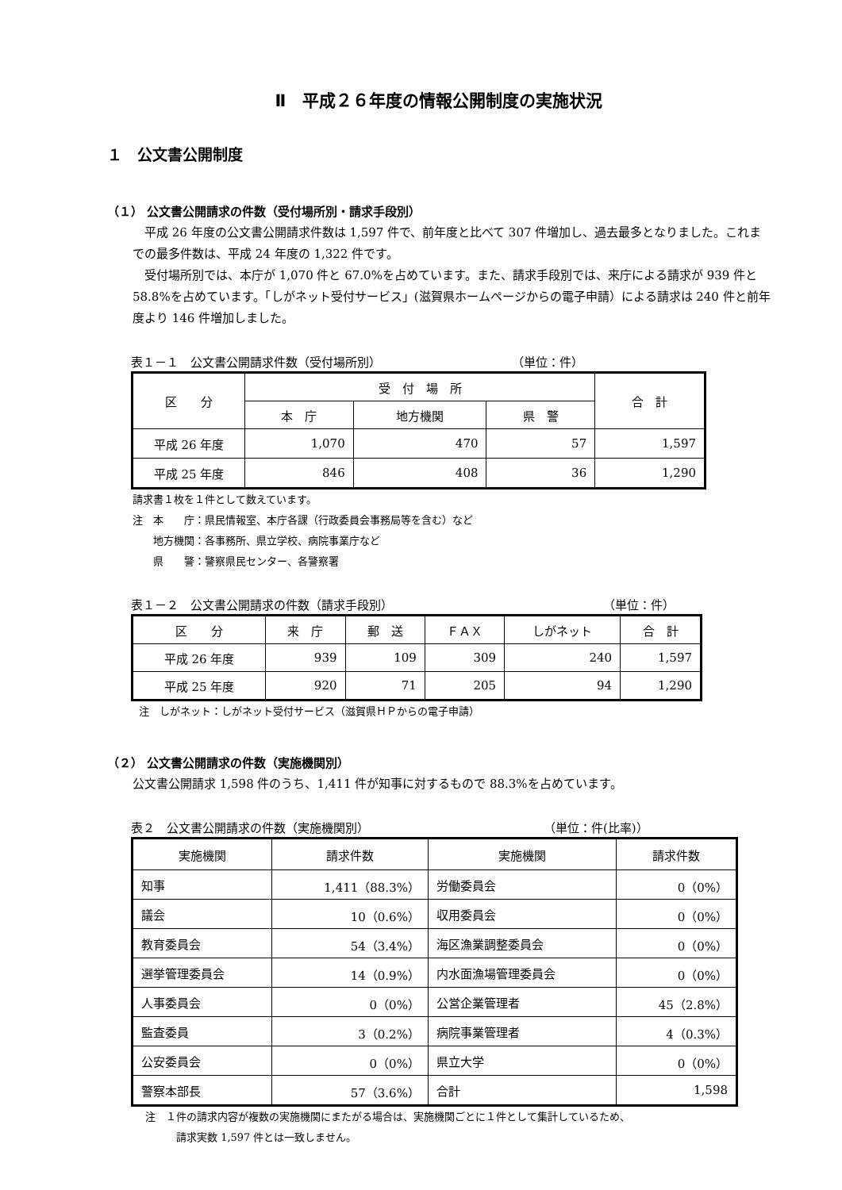Ⅱ　平成２６年度の情報公開制度の実施状況
１　公文書公開制度
（１） 公文書公開請求の件数（受付場所別・請求手段別）
平成 26 年度の公文書公開請求件数は 1,597 件で、前年度と比べて 307 件増加し、過去最多となりました。これまでの最多件数は、平成 24 年度の 1,322 件です。
受付場所別では、本庁が 1,070 件と 67.0%を占めています。また、請求手段別では、来庁による請求が 939 件と 58.8%を占めています。「しがネット受付サービス」(滋賀県ホームページからの電子申請）による請求は 240 件と前年度より 146 件増加しました。
表１－１　公文書公開請求件数（受付場所別） （単位：件）
| 区 分 | 受 付 場 所 | | | 合 計 |
| --- | --- | --- | --- | --- |
| | 本 庁 | 地方機関 | 県 警 | |
| 平成 26 年度 | 1,070 | 470 | 57 | 1,597 |
| 平成 25 年度 | 846 | 408 | 36 | 1,290 |
請求書１枚を１件として数えています。
注　本　　庁：県民情報室、本庁各課（行政委員会事務局等を含む）など
　　地方機関：各事務所、県立学校、病院事業庁など
　　県　　警：警察県民センター、各警察署
表１－２　公文書公開請求の件数（請求手段別） （単位：件）
| 区 分 | 来 庁 | 郵 送 | ＦＡＸ | しがネット | 合 計 |
| --- | --- | --- | --- | --- | --- |
| 平成 26 年度 | 939 | 109 | 309 | 240 | 1,597 |
| 平成 25 年度 | 920 | 71 | 205 | 94 | 1,290 |
注　しがネット：しがネット受付サービス（滋賀県ＨＰからの電子申請）
（２） 公文書公開請求の件数（実施機関別）
公文書公開請求 1,598 件のうち、1,411 件が知事に対するもので 88.3%を占めています。
表２　公文書公開請求の件数（実施機関別） （単位：件(比率)）
| 実施機関 | 請求件数 | 実施機関 | 請求件数 |
| --- | --- | --- | --- |
| 知事 | 1,411（88.3%） | 労働委員会 | 0（0%） |
| 議会 | 10（0.6%） | 収用委員会 | 0（0%） |
| 教育委員会 | 54（3.4%） | 海区漁業調整委員会 | 0（0%） |
| 選挙管理委員会 | 14（0.9%） | 内水面漁場管理委員会 | 0（0%） |
| 人事委員会 | 0（0%） | 公営企業管理者 | 45（2.8%） |
| 監査委員 | 3（0.2%） | 病院事業管理者 | 4（0.3%） |
| 公安委員会 | 0（0%） | 県立大学 | 0（0%） |
| 警察本部長 | 57（3.6%） | 合計 | 1,598 |
注　１件の請求内容が複数の実施機関にまたがる場合は、実施機関ごとに１件として集計しているため、
　　　請求実数 1,597 件とは一致しません。